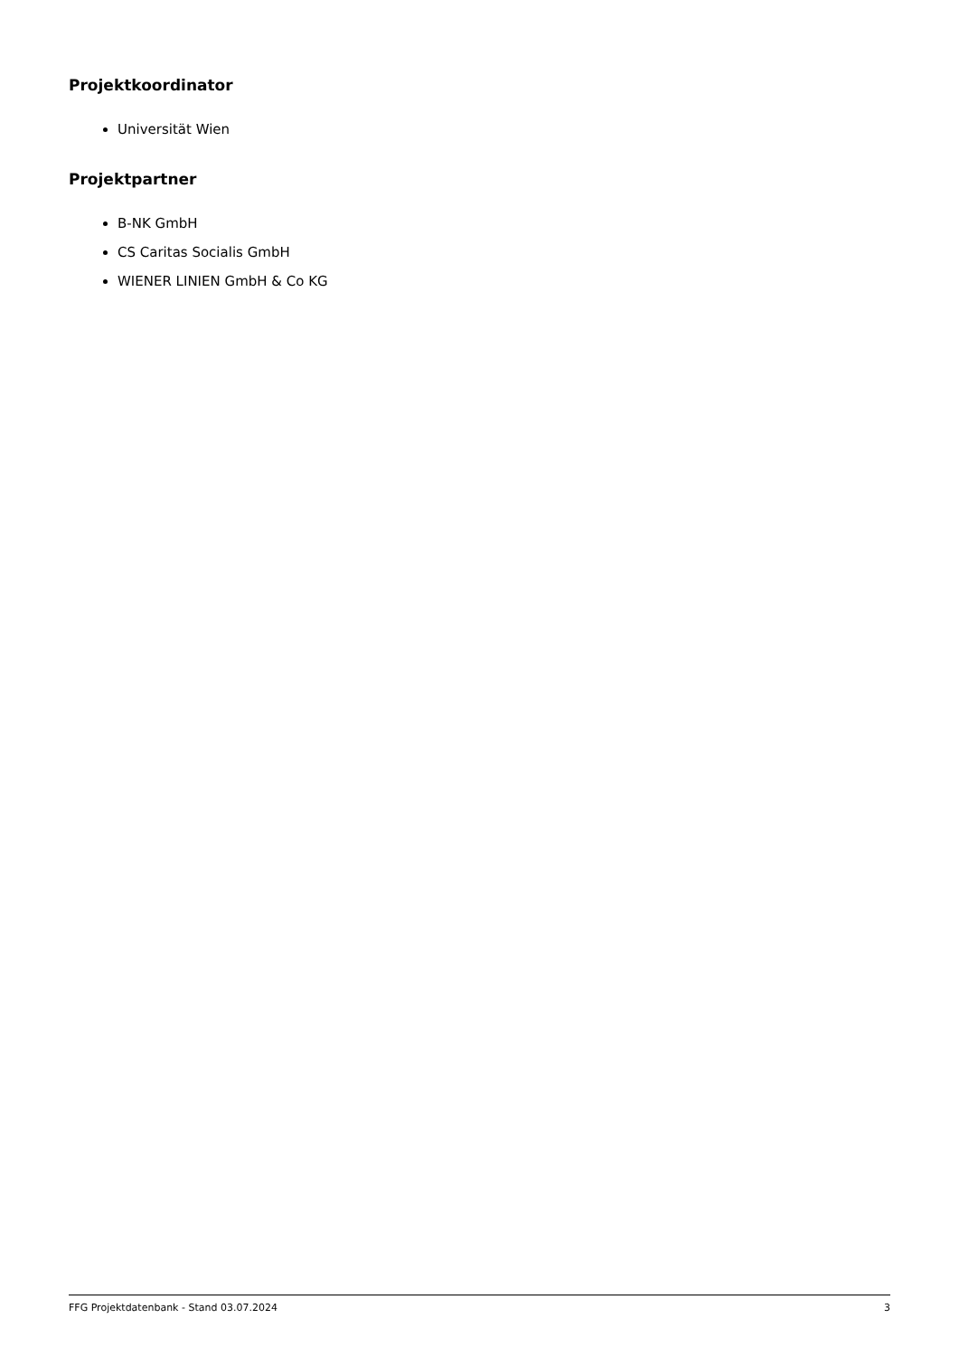Projektkoordinator
Universität Wien
Projektpartner
B-NK GmbH
CS Caritas Socialis GmbH
WIENER LINIEN GmbH & Co KG
FFG Projektdatenbank - Stand 03.07.2024 3